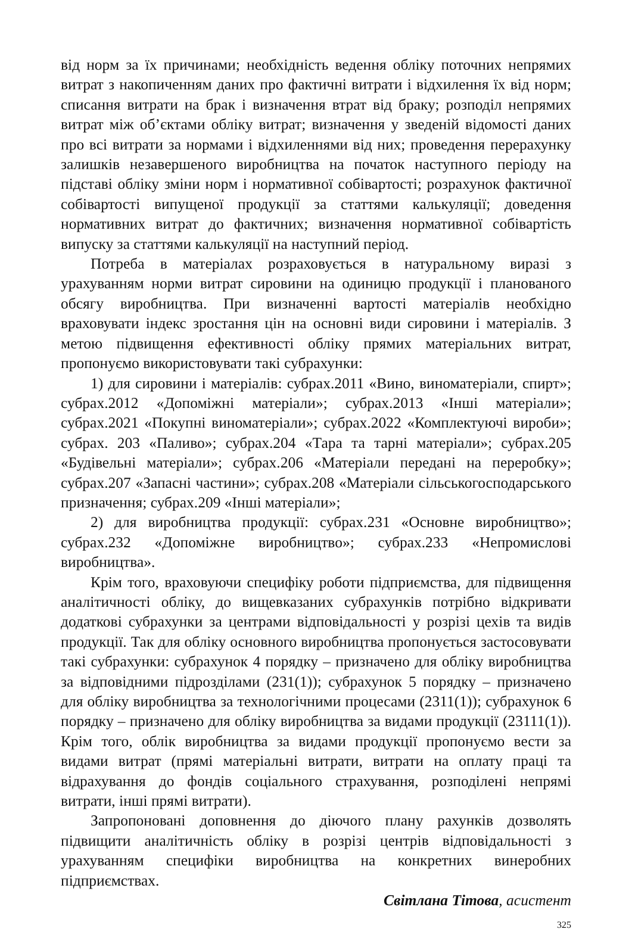від норм за їх причинами; необхідність ведення обліку поточних непрямих витрат з накопиченням даних про фактичні витрати і відхилення їх від норм; списання витрати на брак і визначення втрат від браку; розподіл непрямих витрат між об’єктами обліку витрат; визначення у зведеній відомості даних про всі витрати за нормами і відхиленнями від них; проведення перерахунку залишків незавершеного виробництва на початок наступного періоду на підставі обліку зміни норм і нормативної собівартості; розрахунок фактичної собівартості випущеної продукції за статтями калькуляції; доведення нормативних витрат до фактичних; визначення нормативної собівартість випуску за статтями калькуляції на наступний період.
Потреба в матеріалах розраховується в натуральному виразі з урахуванням норми витрат сировини на одиницю продукції і планованого обсягу виробництва. При визначенні вартості матеріалів необхідно враховувати індекс зростання цін на основні види сировини і матеріалів. З метою підвищення ефективності обліку прямих матеріальних витрат, пропонуємо використовувати такі субрахунки:
1) для сировини і матеріалів: субрах.2011 «Вино, виноматеріали, спирт»; субрах.2012 «Допоміжні матеріали»; субрах.2013 «Інші матеріали»; субрах.2021 «Покупні виноматеріали»; субрах.2022 «Комплектуючі вироби»; субрах. 203 «Паливо»; субрах.204 «Тара та тарні матеріали»; субрах.205 «Будівельні матеріали»; субрах.206 «Матеріали передані на переробку»; субрах.207 «Запасні частини»; субрах.208 «Матеріали сільськогосподарського призначення; субрах.209 «Інші матеріали»;
2) для виробництва продукції: субрах.231 «Основне виробництво»; субрах.232 «Допоміжне виробництво»; субрах.233 «Непромислові виробництва».
Крім того, враховуючи специфіку роботи підприємства, для підвищення аналітичності обліку, до вищевказаних субрахунків потрібно відкривати додаткові субрахунки за центрами відповідальності у розрізі цехів та видів продукції. Так для обліку основного виробництва пропонується застосовувати такі субрахунки: субрахунок 4 порядку – призначено для обліку виробництва за відповідними підрозділами (231(1)); субрахунок 5 порядку – призначено для обліку виробництва за технологічними процесами (2311(1)); субрахунок 6 порядку – призначено для обліку виробництва за видами продукції (23111(1)). Крім того, облік виробництва за видами продукції пропонуємо вести за видами витрат (прямі матеріальні витрати, витрати на оплату праці та відрахування до фондів соціального страхування, розподілені непрямі витрати, інші прямі витрати).
Запропоновані доповнення до діючого плану рахунків дозволять підвищити аналітичність обліку в розрізі центрів відповідальності з урахуванням специфіки виробництва на конкретних винеробних підприємствах.
Світлана Тітова, асистент
325